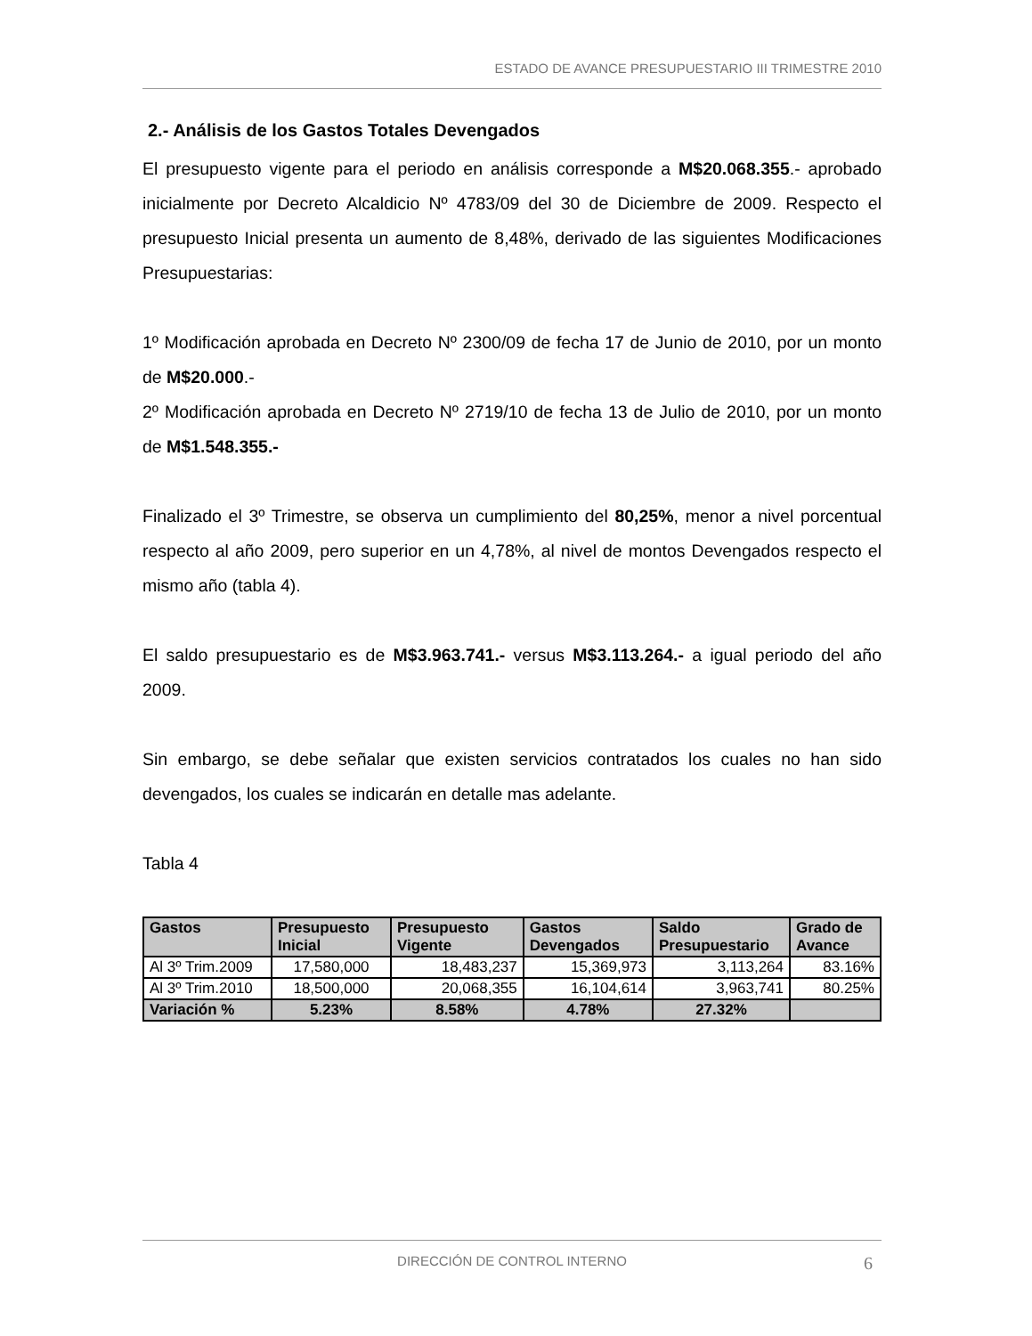ESTADO DE AVANCE PRESUPUESTARIO III TRIMESTRE 2010
2.- Análisis de los Gastos Totales Devengados
El presupuesto vigente para el periodo en análisis corresponde a M$20.068.355.- aprobado inicialmente por Decreto Alcaldicio Nº 4783/09 del 30 de Diciembre de 2009. Respecto el presupuesto Inicial presenta un aumento de 8,48%, derivado de las siguientes Modificaciones Presupuestarias:
1º Modificación aprobada en Decreto Nº 2300/09 de fecha 17 de Junio de 2010, por un monto de M$20.000.-
2º Modificación aprobada en Decreto Nº 2719/10 de fecha 13 de Julio de 2010, por un monto de M$1.548.355.-
Finalizado el 3º Trimestre, se observa un cumplimiento del 80,25%, menor a nivel porcentual respecto al año 2009, pero superior en un 4,78%, al nivel de montos Devengados respecto el mismo año (tabla 4).
El saldo presupuestario es de M$3.963.741.- versus M$3.113.264.- a igual periodo del año 2009.
Sin embargo, se debe señalar que existen servicios contratados los cuales no han sido devengados, los cuales se indicarán en detalle mas adelante.
Tabla 4
| Gastos | Presupuesto Inicial | Presupuesto Vigente | Gastos Devengados | Saldo Presupuestario | Grado de Avance |
| --- | --- | --- | --- | --- | --- |
| Al 3º Trim.2009 | 17,580,000 | 18,483,237 | 15,369,973 | 3,113,264 | 83.16% |
| Al 3º Trim.2010 | 18,500,000 | 20,068,355 | 16,104,614 | 3,963,741 | 80.25% |
| Variación % | 5.23% | 8.58% | 4.78% | 27.32% | |
DIRECCIÓN DE CONTROL INTERNO 6